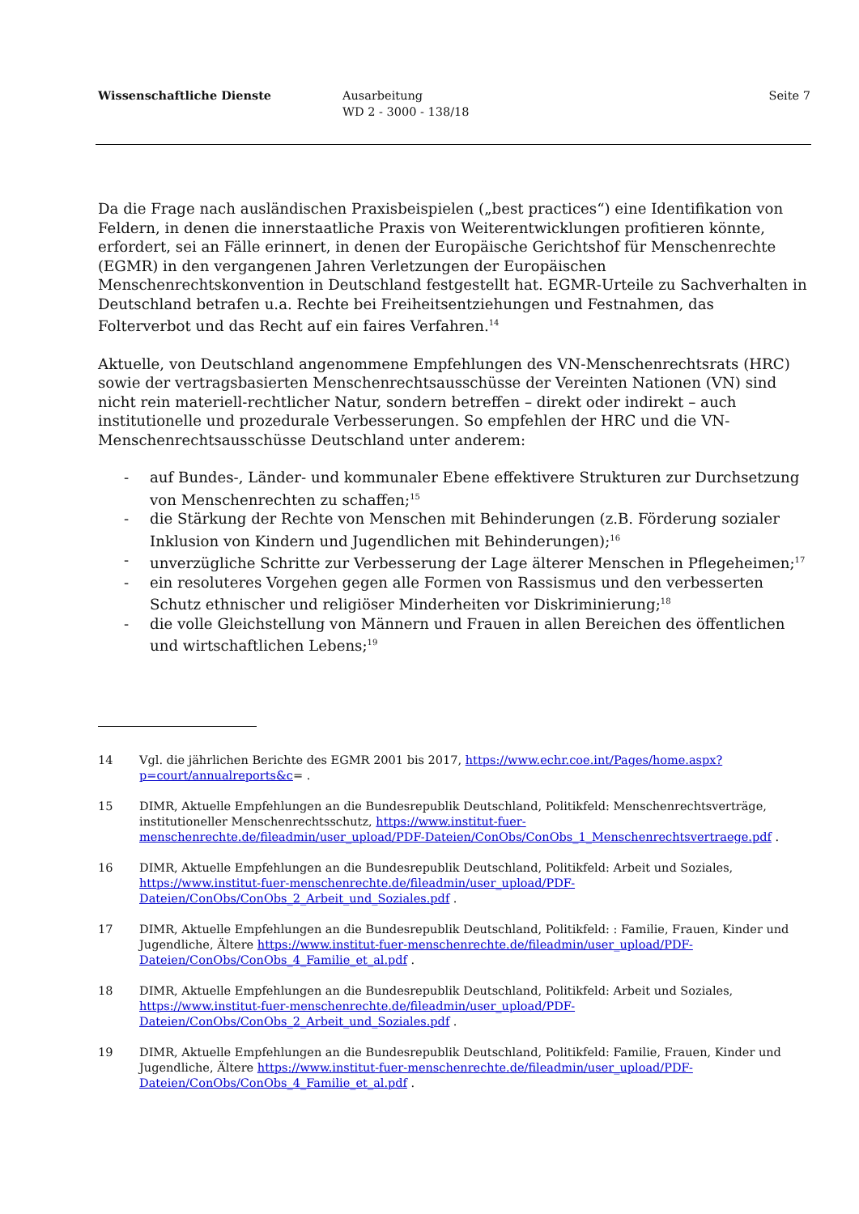Wissenschaftliche Dienste Ausarbeitung
WD 2 - 3000 - 138/18
Seite 7
Da die Frage nach ausländischen Praxisbeispielen („best practices“) eine Identifikation von Feldern, in denen die innerstaatliche Praxis von Weiterentwicklungen profitieren könnte, erfordert, sei an Fälle erinnert, in denen der Europäische Gerichtshof für Menschenrechte (EGMR) in den vergangenen Jahren Verletzungen der Europäischen Menschenrechtskonvention in Deutschland festgestellt hat. EGMR-Urteile zu Sachverhalten in Deutschland betrafen u.a. Rechte bei Freiheitsentziehungen und Festnahmen, das Folterverbot und das Recht auf ein faires Verfahren.<sup>14</sup>
Aktuelle, von Deutschland angenommene Empfehlungen des VN-Menschenrechtsrats (HRC) sowie der vertragsbasierten Menschenrechtsausschüsse der Vereinten Nationen (VN) sind nicht rein materiell-rechtlicher Natur, sondern betreffen – direkt oder indirekt – auch institutionelle und prozedurale Verbesserungen. So empfehlen der HRC und die VN-Menschenrechtsausschüsse Deutschland unter anderem:
- auf Bundes-, Länder- und kommunaler Ebene effektivere Strukturen zur Durchsetzung von Menschenrechten zu schaffen;<sup>15</sup>
- die Stärkung der Rechte von Menschen mit Behinderungen (z.B. Förderung sozialer Inklusion von Kindern und Jugendlichen mit Behinderungen);<sup>16</sup>
- unverzügliche Schritte zur Verbesserung der Lage älterer Menschen in Pflegeheimen;<sup>17</sup>
- ein resoluteres Vorgehen gegen alle Formen von Rassismus und den verbesserten Schutz ethnischer und religiöser Minderheiten vor Diskriminierung;<sup>18</sup>
- die volle Gleichstellung von Männern und Frauen in allen Bereichen des öffentlichen und wirtschaftlichen Lebens;<sup>19</sup>
14 Vgl. die jährlichen Berichte des EGMR 2001 bis 2017, https://www.echr.coe.int/Pages/home.aspx?p=court/annualreports&c= .
15 DIMR, Aktuelle Empfehlungen an die Bundesrepublik Deutschland, Politikfeld: Menschenrechtsverträge, institutioneller Menschenrechtsschutz, https://www.institut-fuer-menschenrechte.de/fileadmin/user_upload/PDF-Dateien/ConObs/ConObs_1_Menschenrechtsvertraege.pdf .
16 DIMR, Aktuelle Empfehlungen an die Bundesrepublik Deutschland, Politikfeld: Arbeit und Soziales, https://www.institut-fuer-menschenrechte.de/fileadmin/user_upload/PDF-Dateien/ConObs/ConObs_2_Arbeit_und_Soziales.pdf .
17 DIMR, Aktuelle Empfehlungen an die Bundesrepublik Deutschland, Politikfeld: : Familie, Frauen, Kinder und Jugendliche, Ältere https://www.institut-fuer-menschenrechte.de/fileadmin/user_upload/PDF-Dateien/ConObs/ConObs_4_Familie_et_al.pdf .
18 DIMR, Aktuelle Empfehlungen an die Bundesrepublik Deutschland, Politikfeld: Arbeit und Soziales, https://www.institut-fuer-menschenrechte.de/fileadmin/user_upload/PDF-Dateien/ConObs/ConObs_2_Arbeit_und_Soziales.pdf .
19 DIMR, Aktuelle Empfehlungen an die Bundesrepublik Deutschland, Politikfeld: Familie, Frauen, Kinder und Jugendliche, Ältere https://www.institut-fuer-menschenrechte.de/fileadmin/user_upload/PDF-Dateien/ConObs/ConObs_4_Familie_et_al.pdf .